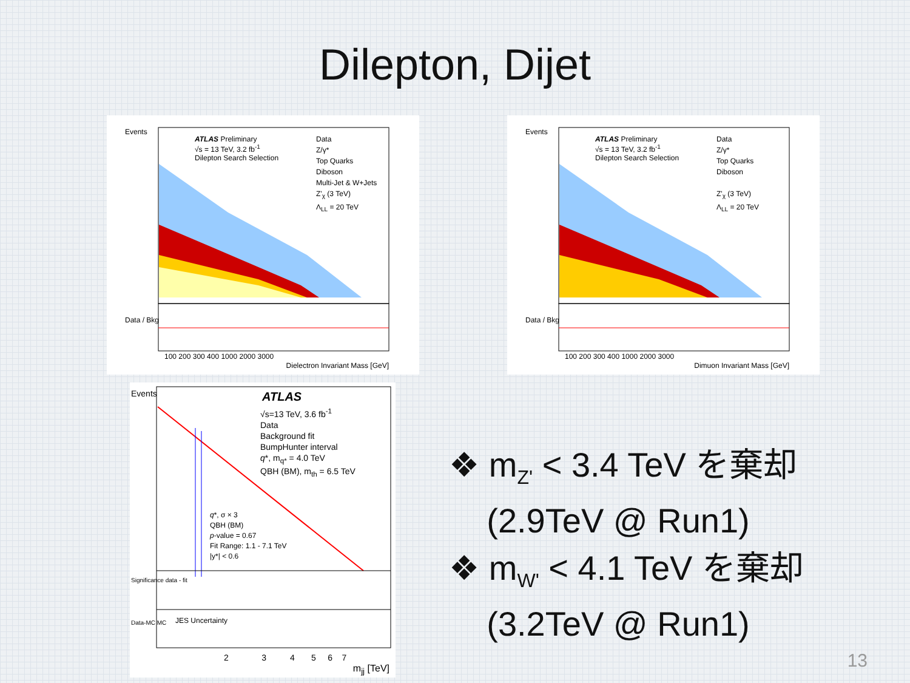Dilepton, Dijet
ATLAS Preliminary
√s = 13 TeV, 3.2 fb<sup>-1</sup>
Dilepton Search Selection
Data
Z/γ*
Top Quarks
Diboson
Multi-Jet & W+Jets
Z'<sub>χ</sub> (3 TeV)
Λ<sub>LL</sub> = 20 TeV
Events
Data / Bkg
100 200 300 400 1000 2000 3000
Dielectron Invariant Mass [GeV]
ATLAS Preliminary
√s = 13 TeV, 3.2 fb<sup>-1</sup>
Dilepton Search Selection
Data
Z/γ*
Top Quarks
Diboson
Z'<sub>χ</sub> (3 TeV)
Λ<sub>LL</sub> = 20 TeV
Events
Data / Bkg
100 200 300 400 1000 2000 3000
Dimuon Invariant Mass [GeV]
ATLAS
√s=13 TeV, 3.6 fb<sup>-1</sup>
Data
Background fit
BumpHunter interval
q*, m<sub>q*</sub> = 4.0 TeV
QBH (BM), m<sub>th</sub> = 6.5 TeV
q*, σ × 3
QBH (BM)
p-value = 0.67
Fit Range: 1.1 - 7.1 TeV
|y*| < 0.6
Events
Significance data - fit
JES Uncertainty
Data-MC MC
2 3 4 5 6 7
m<sub>jj</sub> [TeV]
❖ m<sub>Z'</sub> < 3.4 TeV を棄却
(2.9TeV @ Run1)
❖ m<sub>W'</sub> < 4.1 TeV を棄却
(3.2TeV @ Run1)
13